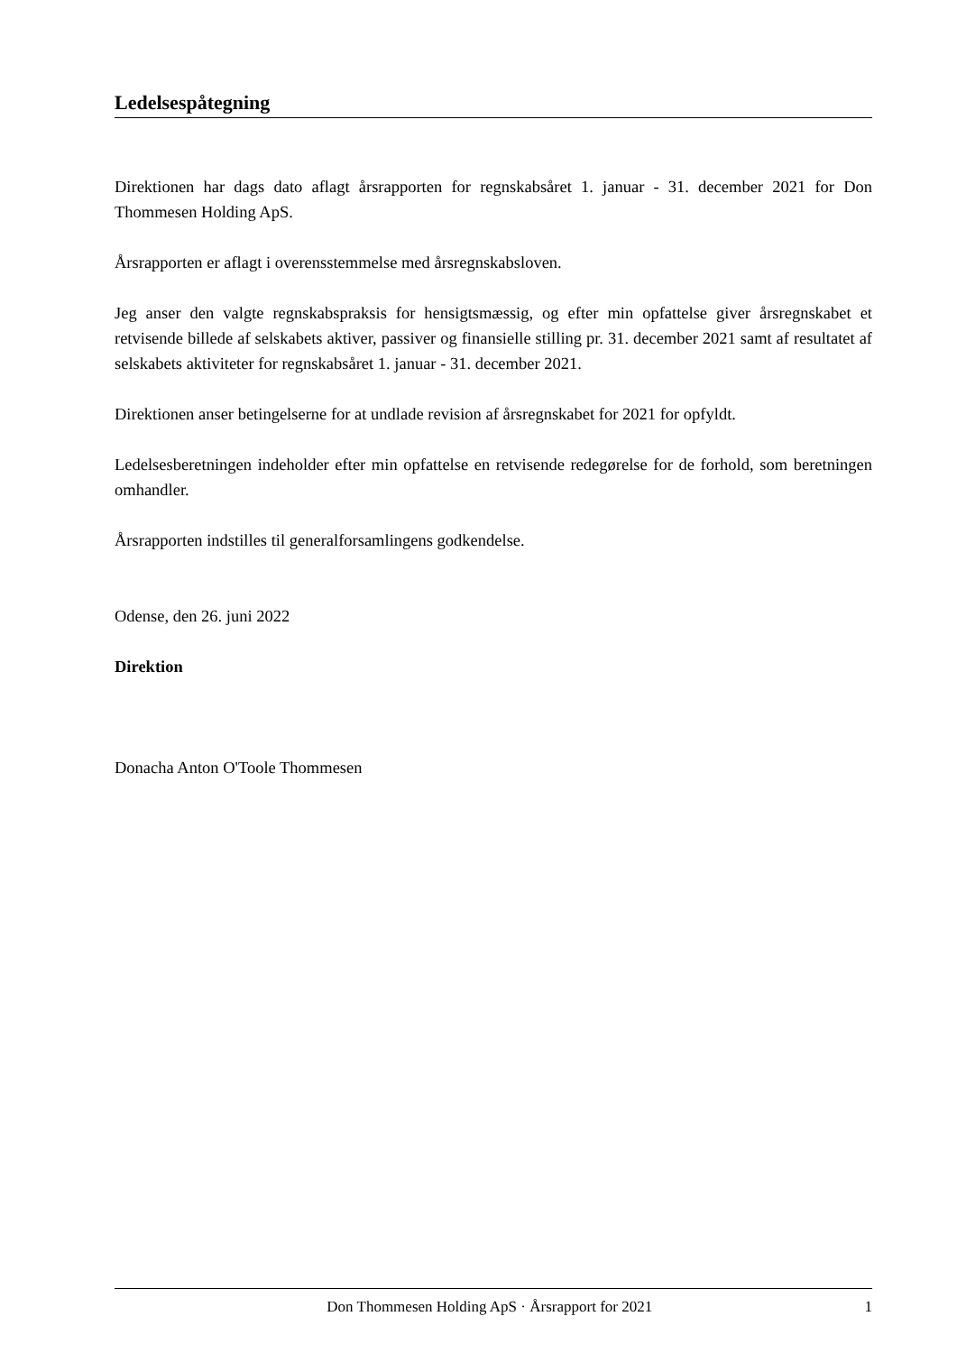Ledelsespåtegning
Direktionen har dags dato aflagt årsrapporten for regnskabsåret 1. januar - 31. december 2021 for Don Thommesen Holding ApS.
Årsrapporten er aflagt i overensstemmelse med årsregnskabsloven.
Jeg anser den valgte regnskabspraksis for hensigtsmæssig, og efter min opfattelse giver årsregnskabet et retvisende billede af selskabets aktiver, passiver og finansielle stilling pr. 31. december 2021 samt af resultatet af selskabets aktiviteter for regnskabsåret 1. januar - 31. december 2021.
Direktionen anser betingelserne for at undlade revision af årsregnskabet for 2021 for opfyldt.
Ledelsesberetningen indeholder efter min opfattelse en retvisende redegørelse for de forhold, som beretningen omhandler.
Årsrapporten indstilles til generalforsamlingens godkendelse.
Odense, den 26. juni 2022
Direktion
Donacha Anton O'Toole Thommesen
Don Thommesen Holding ApS · Årsrapport for 2021 1